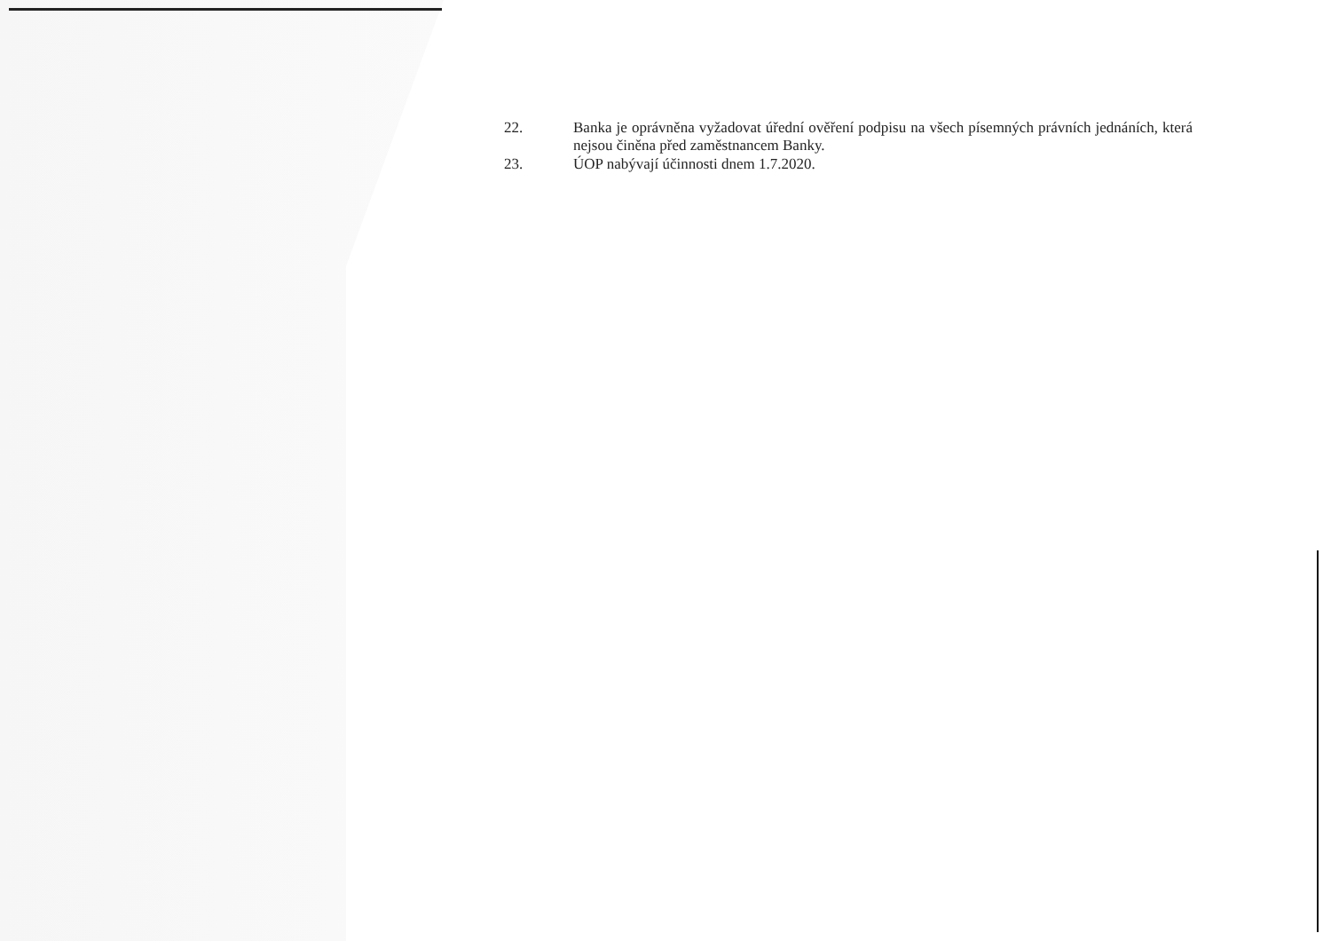22. Banka je oprávněna vyžadovat úřední ověření podpisu na všech písemných právních jednáních, která nejsou činěna před zaměstnancem Banky.
23. ÚOP nabývají účinnosti dnem 1.7.2020.